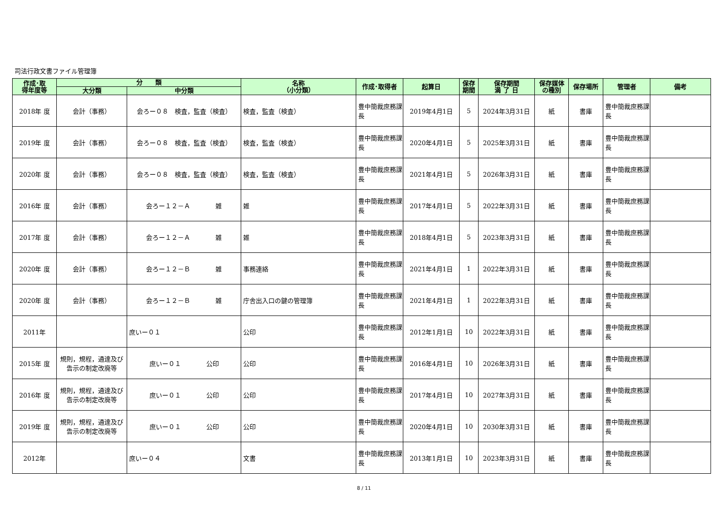司法行政文書ファイル管理簿
| 作成･取 得年度等 | 分 類 | | 名称 （小分類） | 作成･取得者 | 起算日 | 保存 期間 | 保存期間 満 了 日 | 保存媒体 の種別 | 保存場所 | 管理者 | 備考 |
| --- | --- | --- | --- | --- | --- | --- | --- | --- | --- | --- | --- |
| | 大分類 | 中分類 | | | | | | | | | |
| 2018年 度 | 会計（事務） | 会ろー０８ 検査，監査（検査） | 検査，監査（検査） | 豊中簡裁庶務課長 | 2019年4月1日 | 5 | 2024年3月31日 | 紙 | 書庫 | 豊中簡裁庶務課長 | |
| 2019年 度 | 会計（事務） | 会ろー０８ 検査，監査（検査） | 検査，監査（検査） | 豊中簡裁庶務課長 | 2020年4月1日 | 5 | 2025年3月31日 | 紙 | 書庫 | 豊中簡裁庶務課長 | |
| 2020年 度 | 会計（事務） | 会ろー０８ 検査，監査（検査） | 検査，監査（検査） | 豊中簡裁庶務課長 | 2021年4月1日 | 5 | 2026年3月31日 | 紙 | 書庫 | 豊中簡裁庶務課長 | |
| 2016年 度 | 会計（事務） | 会ろー１２－Ａ 雑 | 雑 | 豊中簡裁庶務課長 | 2017年4月1日 | 5 | 2022年3月31日 | 紙 | 書庫 | 豊中簡裁庶務課長 | |
| 2017年 度 | 会計（事務） | 会ろー１２－Ａ 雑 | 雑 | 豊中簡裁庶務課長 | 2018年4月1日 | 5 | 2023年3月31日 | 紙 | 書庫 | 豊中簡裁庶務課長 | |
| 2020年 度 | 会計（事務） | 会ろー１２－Ｂ 雑 | 事務連絡 | 豊中簡裁庶務課長 | 2021年4月1日 | 1 | 2022年3月31日 | 紙 | 書庫 | 豊中簡裁庶務課長 | |
| 2020年 度 | 会計（事務） | 会ろー１２－Ｂ 雑 | 庁舎出入口の鍵の管理簿 | 豊中簡裁庶務課長 | 2021年4月1日 | 1 | 2022年3月31日 | 紙 | 書庫 | 豊中簡裁庶務課長 | |
| 2011年 | | 庶いー０１ | 公印 | 豊中簡裁庶務課長 | 2012年1月1日 | 10 | 2022年3月31日 | 紙 | 書庫 | 豊中簡裁庶務課長 | |
| 2015年 度 | 規則，規程，通達及び告示の制定改廃等 | 庶いー０１ 公印 | 公印 | 豊中簡裁庶務課長 | 2016年4月1日 | 10 | 2026年3月31日 | 紙 | 書庫 | 豊中簡裁庶務課長 | |
| 2016年 度 | 規則，規程，通達及び告示の制定改廃等 | 庶いー０１ 公印 | 公印 | 豊中簡裁庶務課長 | 2017年4月1日 | 10 | 2027年3月31日 | 紙 | 書庫 | 豊中簡裁庶務課長 | |
| 2019年 度 | 規則，規程，通達及び告示の制定改廃等 | 庶いー０１ 公印 | 公印 | 豊中簡裁庶務課長 | 2020年4月1日 | 10 | 2030年3月31日 | 紙 | 書庫 | 豊中簡裁庶務課長 | |
| 2012年 | | 庶いー０４ | 文書 | 豊中簡裁庶務課長 | 2013年1月1日 | 10 | 2023年3月31日 | 紙 | 書庫 | 豊中簡裁庶務課長 | |
8 / 11